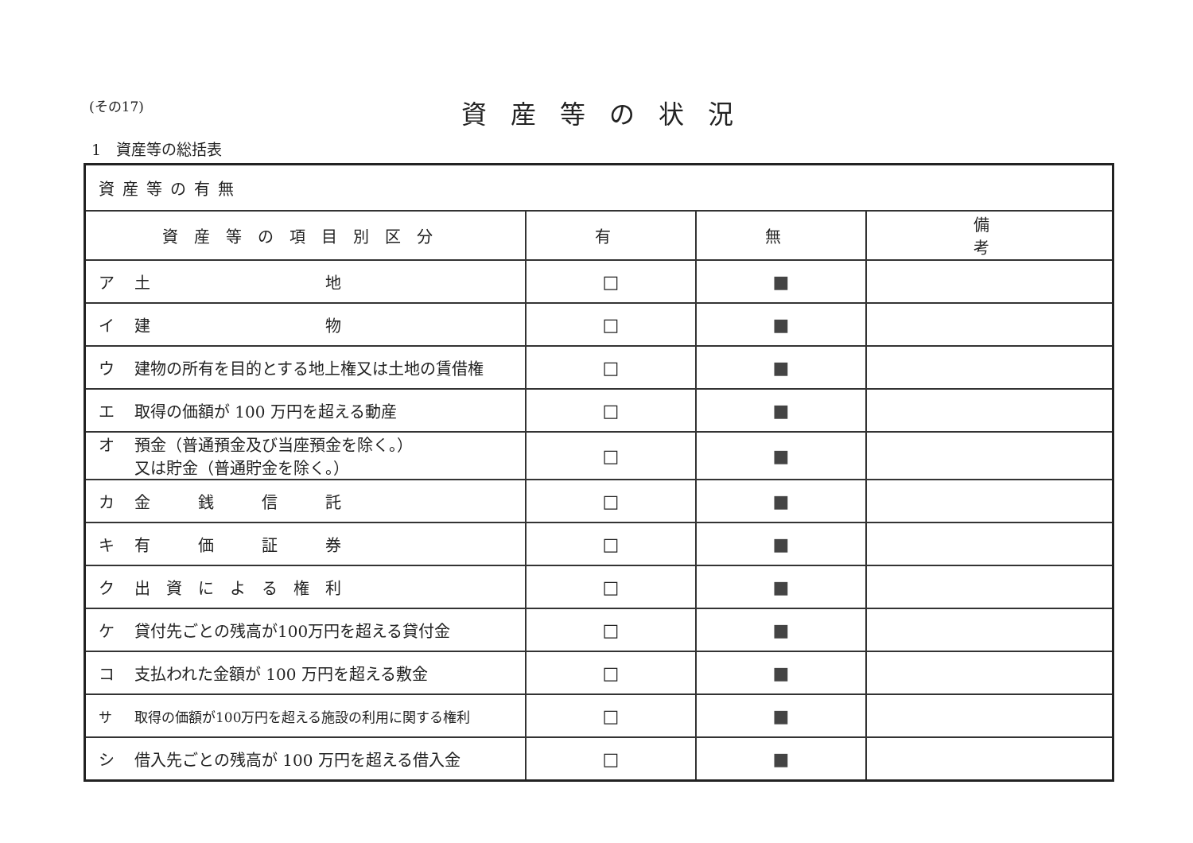(その17) 資産等の状況
1　資産等の総括表
| 資産等の有無 | | | |
| 資産等の項目別区分 | 有 | 無 | 備 考 |
| ア 土 地 | □ | ■ | |
| イ 建 物 | □ | ■ | |
| ウ 建物の所有を目的とする地上権又は土地の賃借権 | □ | ■ | |
| エ 取得の価額が 100 万円を超える動産 | □ | ■ | |
| オ 預金（普通預金及び当座預金を除く。） 又は貯金（普通貯金を除く。） | □ | ■ | |
| カ 金 銭 信 託 | □ | ■ | |
| キ 有 価 証 券 | □ | ■ | |
| ク 出 資 に よ る 権 利 | □ | ■ | |
| ケ 貸付先ごとの残高が100万円を超える貸付金 | □ | ■ | |
| コ 支払われた金額が 100 万円を超える敷金 | □ | ■ | |
| サ 取得の価額が100万円を超える施設の利用に関する権利 | □ | ■ | |
| シ 借入先ごとの残高が 100 万円を超える借入金 | □ | ■ | |